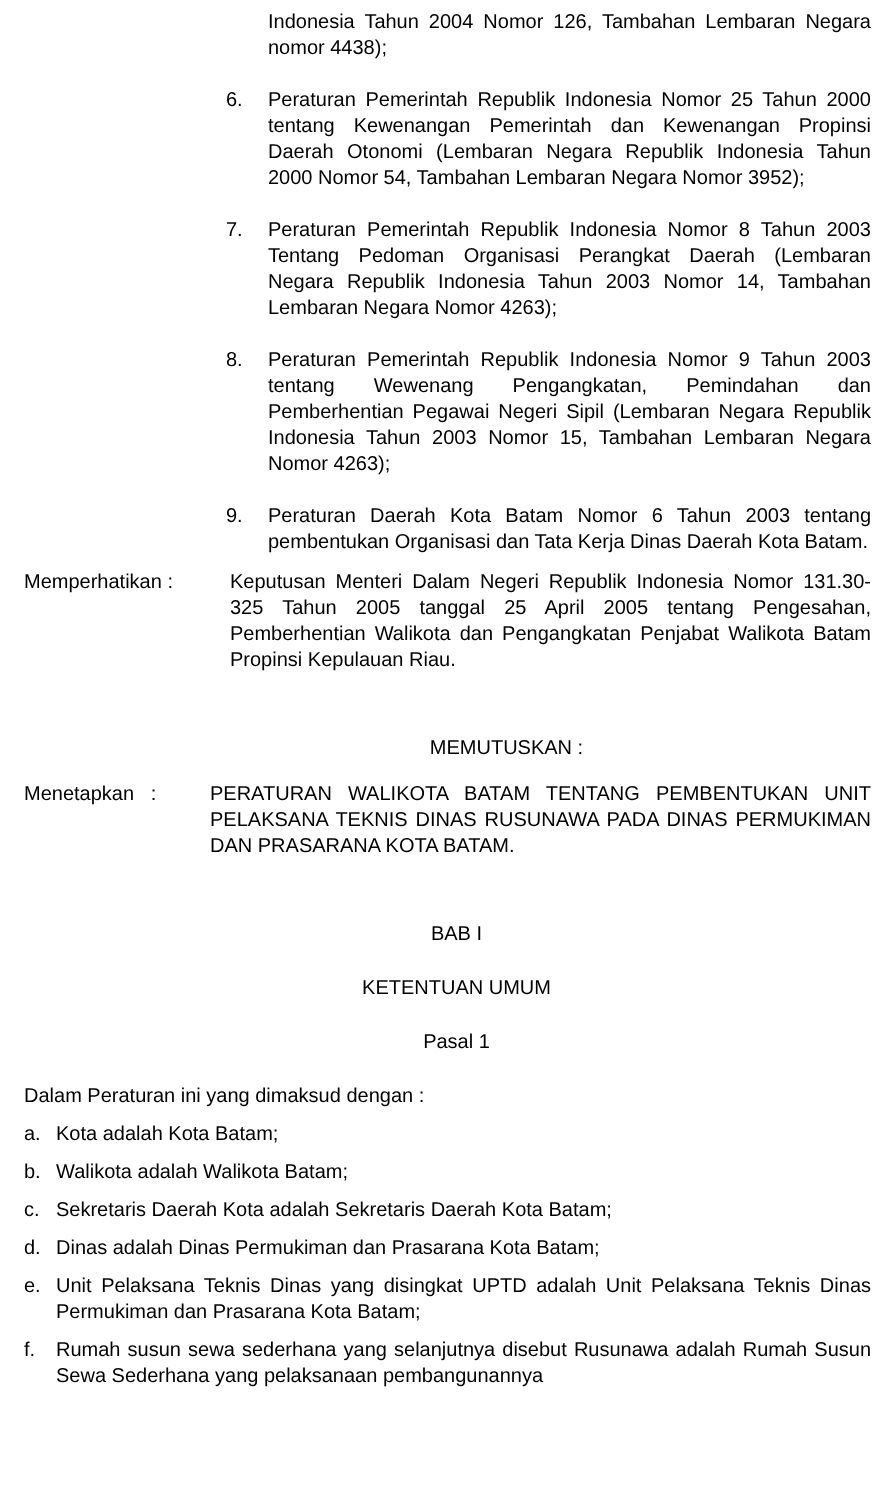Indonesia Tahun 2004 Nomor 126, Tambahan Lembaran Negara nomor 4438);
6. Peraturan Pemerintah Republik Indonesia Nomor 25 Tahun 2000 tentang Kewenangan Pemerintah dan Kewenangan Propinsi Daerah Otonomi (Lembaran Negara Republik Indonesia Tahun 2000 Nomor 54, Tambahan Lembaran Negara Nomor 3952);
7. Peraturan Pemerintah Republik Indonesia Nomor 8 Tahun 2003 Tentang Pedoman Organisasi Perangkat Daerah (Lembaran Negara Republik Indonesia Tahun 2003 Nomor 14, Tambahan Lembaran Negara Nomor 4263);
8. Peraturan Pemerintah Republik Indonesia Nomor 9 Tahun 2003 tentang Wewenang Pengangkatan, Pemindahan dan Pemberhentian Pegawai Negeri Sipil (Lembaran Negara Republik Indonesia Tahun 2003 Nomor 15, Tambahan Lembaran Negara Nomor 4263);
9. Peraturan Daerah Kota Batam Nomor 6 Tahun 2003 tentang pembentukan Organisasi dan Tata Kerja Dinas Daerah Kota Batam.
Memperhatikan : Keputusan Menteri Dalam Negeri Republik Indonesia Nomor 131.30-325 Tahun 2005 tanggal 25 April 2005 tentang Pengesahan, Pemberhentian Walikota dan Pengangkatan Penjabat Walikota Batam Propinsi Kepulauan Riau.
MEMUTUSKAN :
Menetapkan : PERATURAN WALIKOTA BATAM TENTANG PEMBENTUKAN UNIT PELAKSANA TEKNIS DINAS RUSUNAWA PADA DINAS PERMUKIMAN DAN PRASARANA KOTA BATAM.
BAB I
KETENTUAN UMUM
Pasal 1
Dalam Peraturan ini yang dimaksud dengan :
a. Kota adalah Kota Batam;
b. Walikota adalah Walikota Batam;
c. Sekretaris Daerah Kota adalah Sekretaris Daerah Kota Batam;
d. Dinas adalah Dinas Permukiman dan Prasarana Kota Batam;
e. Unit Pelaksana Teknis Dinas yang disingkat UPTD adalah Unit Pelaksana Teknis Dinas Permukiman dan Prasarana Kota Batam;
f. Rumah susun sewa sederhana yang selanjutnya disebut Rusunawa adalah Rumah Susun Sewa Sederhana yang pelaksanaan pembangunannya